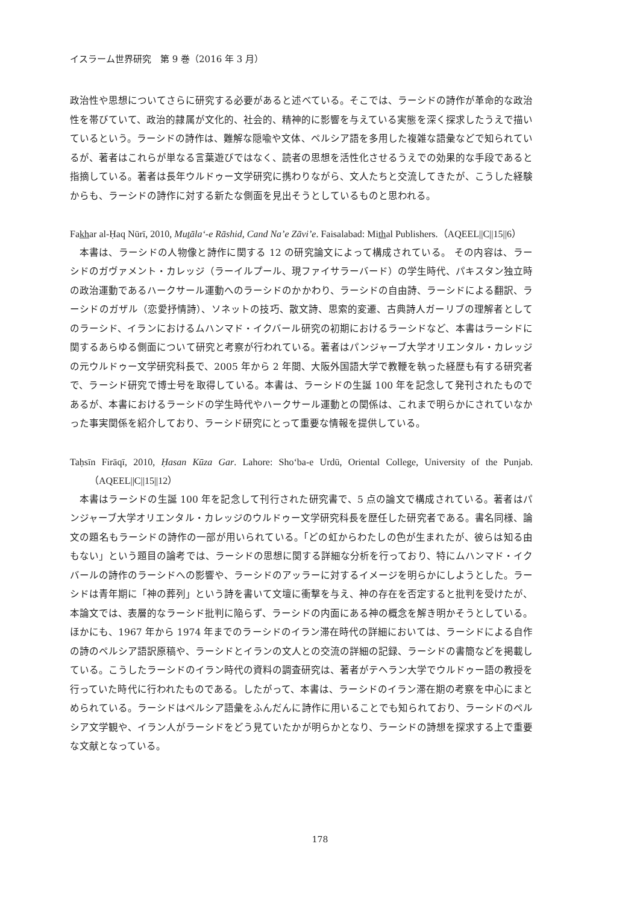イスラーム世界研究　第 9 巻（2016 年 3 月）
政治性や思想についてさらに研究する必要があると述べている。そこでは、ラーシドの詩作が革命的な政治性を帯びていて、政治的隷属が文化的、社会的、精神的に影響を与えている実態を深く探求したうえで描いているという。ラーシドの詩作は、難解な隠喩や文体、ペルシア語を多用した複雑な語彙などで知られているが、著者はこれらが単なる言葉遊びではなく、読者の思想を活性化させるうえでの効果的な手段であると指摘している。著者は長年ウルドゥー文学研究に携わりながら、文人たちと交流してきたが、こうした経験からも、ラーシドの詩作に対する新たな側面を見出そうとしているものと思われる。
Fakhar al-Ḥaq Nūrī, 2010, Muṯālaʻ-e Rāshid, Cand Na’e Zāvi’e. Faisalabad: Mithal Publishers.（AQEEL||C||15||6）
本書は、ラーシドの人物像と詩作に関する 12 の研究論文によって構成されている。 その内容は、ラーシドのガヴァメント・カレッジ（ラーイルプール、現ファイサラーバード）の学生時代、パキスタン独立時の政治運動であるハークサール運動へのラーシドのかかわり、ラーシドの自由詩、ラーシドによる翻訳、ラーシドのガザル（恋愛抒情詩）、ソネットの技巧、散文詩、思索的変遷、古典詩人ガーリブの理解者としてのラーシド、イランにおけるムハンマド・イクバール研究の初期におけるラーシドなど、本書はラーシドに関するあらゆる側面について研究と考察が行われている。著者はパンジャーブ大学オリエンタル・カレッジの元ウルドゥー文学研究科長で、2005 年から 2 年間、大阪外国語大学で教鞭を執った経歴も有する研究者で、ラーシド研究で博士号を取得している。本書は、ラーシドの生誕 100 年を記念して発刊されたものであるが、本書におけるラーシドの学生時代やハークサール運動との関係は、これまで明らかにされていなかった事実関係を紹介しており、ラーシド研究にとって重要な情報を提供している。
Taḥsīn Firāqī, 2010, Ḥasan Kūza Gar. Lahore: Sho‘ba-e Urdū, Oriental College, University of the Punjab.（AQEEL||C||15||12）
本書はラーシドの生誕 100 年を記念して刊行された研究書で、5 点の論文で構成されている。著者はパンジャーブ大学オリエンタル・カレッジのウルドゥー文学研究科長を歴任した研究者である。書名同様、論文の題名もラーシドの詩作の一部が用いられている。「どの虹からわたしの色が生まれたが、彼らは知る由もない」という題目の論考では、ラーシドの思想に関する詳細な分析を行っており、特にムハンマド・イクバールの詩作のラーシドへの影響や、ラーシドのアッラーに対するイメージを明らかにしようとした。ラーシドは青年期に「神の葬列」という詩を書いて文壇に衝撃を与え、神の存在を否定すると批判を受けたが、本論文では、表層的なラーシド批判に陥らず、ラーシドの内面にある神の概念を解き明かそうとしている。ほかにも、1967 年から 1974 年までのラーシドのイラン滞在時代の詳細においては、ラーシドによる自作の詩のペルシア語訳原稿や、ラーシドとイランの文人との交流の詳細の記録、ラーシドの書簡などを掲載している。こうしたラーシドのイラン時代の資料の調査研究は、著者がテヘラン大学でウルドゥー語の教授を行っていた時代に行われたものである。したがって、本書は、ラーシドのイラン滞在期の考察を中心にまとめられている。ラーシドはペルシア語彙をふんだんに詩作に用いることでも知られており、ラーシドのペルシア文学観や、イラン人がラーシドをどう見ていたかが明らかとなり、ラーシドの詩想を探求する上で重要な文献となっている。
178